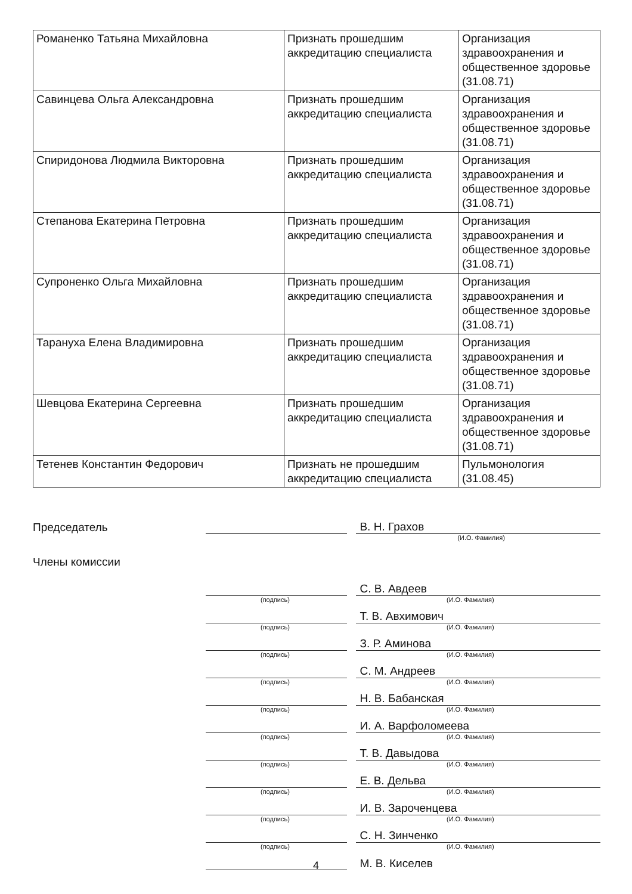| Романенко Татьяна Михайловна | Признать прошедшим аккредитацию специалиста | Организация здравоохранения и общественное здоровье (31.08.71) |
| Савинцева Ольга Александровна | Признать прошедшим аккредитацию специалиста | Организация здравоохранения и общественное здоровье (31.08.71) |
| Спиридонова Людмила Викторовна | Признать прошедшим аккредитацию специалиста | Организация здравоохранения и общественное здоровье (31.08.71) |
| Степанова Екатерина Петровна | Признать прошедшим аккредитацию специалиста | Организация здравоохранения и общественное здоровье (31.08.71) |
| Супроненко Ольга Михайловна | Признать прошедшим аккредитацию специалиста | Организация здравоохранения и общественное здоровье (31.08.71) |
| Тарануха Елена Владимировна | Признать прошедшим аккредитацию специалиста | Организация здравоохранения и общественное здоровье (31.08.71) |
| Шевцова Екатерина Сергеевна | Признать прошедшим аккредитацию специалиста | Организация здравоохранения и общественное здоровье (31.08.71) |
| Тетенев Константин Федорович | Признать не прошедшим аккредитацию специалиста | Пульмонология (31.08.45) |
Председатель
В. Н. Грахов
(И.О. Фамилия)
Члены комиссии
С. В. Авдеев
(подпись) (И.О. Фамилия)
Т. В. Авхимович
(подпись) (И.О. Фамилия)
З. Р. Аминова
(подпись) (И.О. Фамилия)
С. М. Андреев
(подпись) (И.О. Фамилия)
Н. В. Бабанская
(подпись) (И.О. Фамилия)
И. А. Варфоломеева
(подпись) (И.О. Фамилия)
Т. В. Давыдова
(подпись) (И.О. Фамилия)
Е. В. Дельва
(подпись) (И.О. Фамилия)
И. В. Зароченцева
(подпись) (И.О. Фамилия)
С. Н. Зинченко
(подпись) (И.О. Фамилия)
М. В. Киселев
4